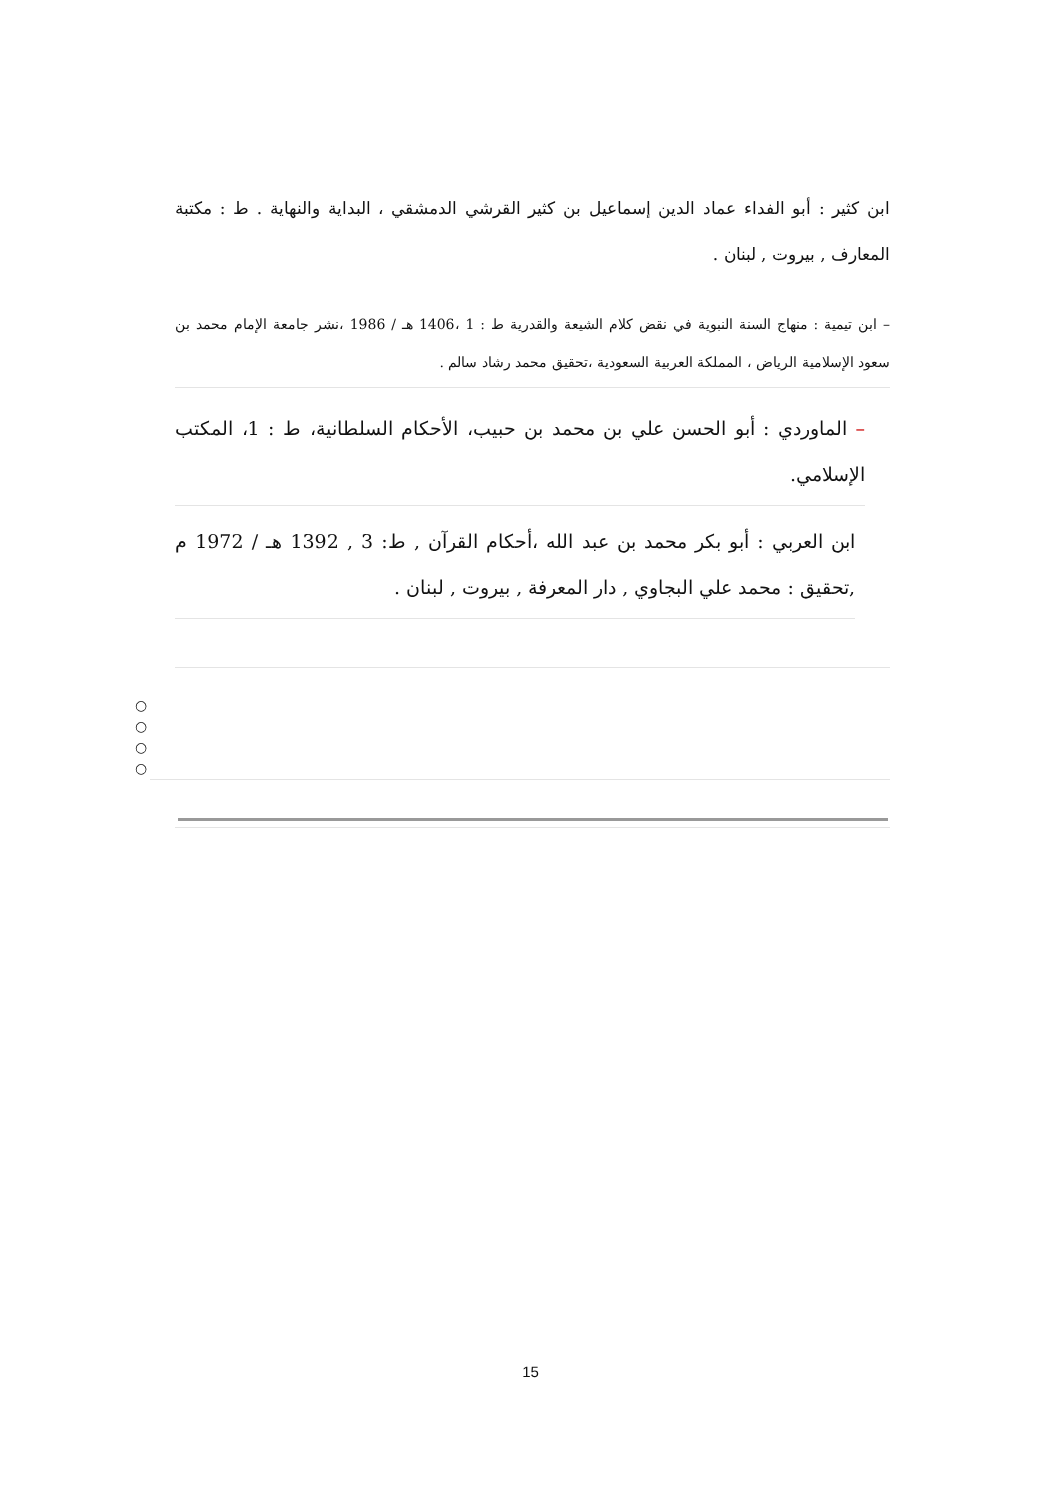ابن كثير : أبو الفداء عماد الدين إسماعيل بن كثير القرشي الدمشقي ، البداية والنهاية . ط : مكتبة المعارف , بيروت , لبنان .
– ابن تيمية : منهاج السنة النبوية في نقض كلام الشيعة والقدرية ط : 1 ،1406 هـ / 1986 ،نشر جامعة الإمام محمد بن سعود الإسلامية الرياض ، المملكة العربية السعودية ،تحقيق محمد رشاد سالم .
– الماوردي : أبو الحسن علي بن محمد بن حبيب، الأحكام السلطانية، ط : 1، المكتب الإسلامي.
ابن العربي : أبو بكر محمد بن عبد الله ،أحكام القرآن , ط: 3 , 1392 هـ / 1972 م ,تحقيق : محمد علي البجاوي , دار المعرفة , بيروت , لبنان .
○
○
○
○
15